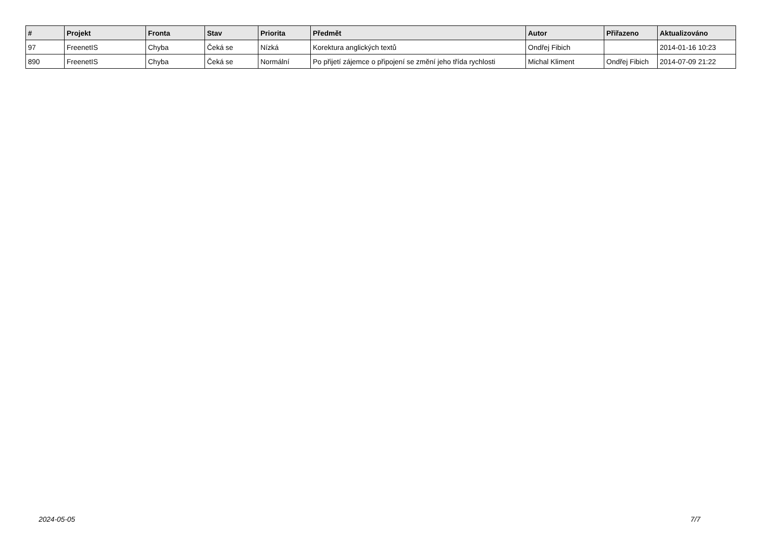| # | Projekt | Fronta | Stav | Priorita | Předmět | Autor | Přiřazeno | Aktualizováno |
| --- | --- | --- | --- | --- | --- | --- | --- | --- |
| 97 | FreenetIS | Chyba | Čeká se | Nízká | Korektura anglických textů | Ondřej Fibich | | 2014-01-16 10:23 |
| 890 | FreenetIS | Chyba | Čeká se | Normální | Po přijetí zájemce o připojení se změní jeho třída rychlosti | Michal Kliment | Ondřej Fibich | 2014-07-09 21:22 |
2024-05-05 7/7